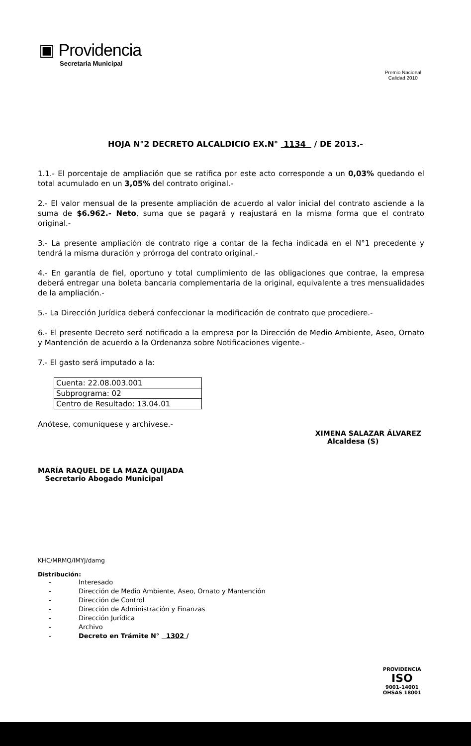▣ Providencia
Secretaria Municipal
Premio Nacional
Calidad 2010
HOJA N°2 DECRETO ALCALDICIO EX.N° 1134 / DE 2013.-
1.1.- El porcentaje de ampliación que se ratifica por este acto corresponde a un 0,03% quedando el total acumulado en un 3,05% del contrato original.-
2.- El valor mensual de la presente ampliación de acuerdo al valor inicial del contrato asciende a la suma de $6.962.- Neto, suma que se pagará y reajustará en la misma forma que el contrato original.-
3.- La presente ampliación de contrato rige a contar de la fecha indicada en el N°1 precedente y tendrá la misma duración y prórroga del contrato original.-
4.- En garantía de fiel, oportuno y total cumplimiento de las obligaciones que contrae, la empresa deberá entregar una boleta bancaria complementaria de la original, equivalente a tres mensualidades de la ampliación.-
5.- La Dirección Jurídica deberá confeccionar la modificación de contrato que procediere.-
6.- El presente Decreto será notificado a la empresa por la Dirección de Medio Ambiente, Aseo, Ornato y Mantención de acuerdo a la Ordenanza sobre Notificaciones vigente.-
7.- El gasto será imputado a la:
| Cuenta: 22.08.003.001 |
| Subprograma: 02 |
| Centro de Resultado: 13.04.01 |
Anótese, comuníquese y archívese.-
MARÍA RAQUEL DE LA MAZA QUIJADA
Secretario Abogado Municipal
XIMENA SALAZAR ÁLVAREZ
Alcaldesa (S)
KHC/MRMQ/IMYJ/damg
Distribución:
- Interesado
- Dirección de Medio Ambiente, Aseo, Ornato y Mantención
- Dirección de Control
- Dirección de Administración y Finanzas
- Dirección Jurídica
- Archivo
- Decreto en Trámite N° 1302 /
PROVIDENCIA
ISO
9001-14001
OHSAS 18001